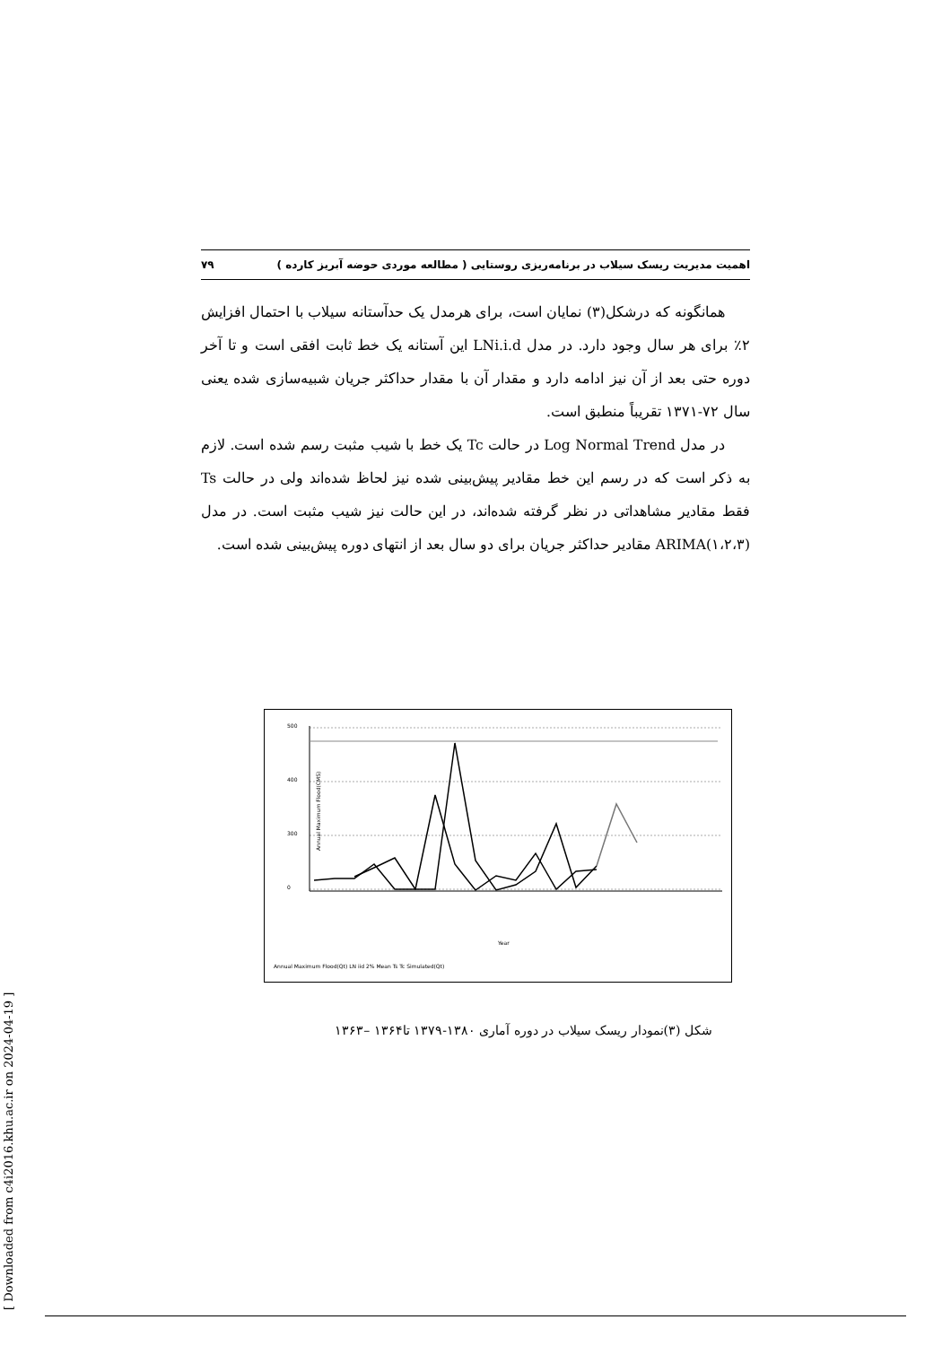اهمیت مدیریت ریسک سیلاب در برنامه‌ریزی روستایی ( مطالعه موردی حوضه آبریز کارده ) ۷۹
همانگونه که درشکل(۳) نمایان است، برای هرمدل یک حدآستانه سیلاب با احتمال افزایش ۲٪ برای هر سال وجود دارد. در مدل LNi.i.d این آستانه یک خط ثابت افقی است و تا آخر دوره حتی بعد از آن نیز ادامه دارد و مقدار آن با مقدار حداکثر جریان شبیه‌سازی شده یعنی سال ۷۲-۱۳۷۱ تقریباً منطبق است.
در مدل Log Normal Trend در حالت Tc یک خط با شیب مثبت رسم شده است. لازم به ذکر است که در رسم این خط مقادیر پیش‌بینی شده نیز لحاظ شده‌اند ولی در حالت Ts فقط مقادیر مشاهداتی در نظر گرفته شده‌اند، در این حالت نیز شیب مثبت است. در مدل ARIMA(۱،۲،۳) مقادیر حداکثر جریان برای دو سال بعد از انتهای دوره پیش‌بینی شده است.
Annual Maximum Flood(CMS)
500
400
300
0
Year
Annual Maximum Flood(Qt) LN iid 2% Mean Ts Tc Simulated(Qt)
شکل (۳)نمودار ریسک سیلاب در دوره آماری ۱۳۸۰-۱۳۷۹ تا۱۳۶۴ –۱۳۶۳
[ Downloaded from c4i2016.khu.ac.ir on 2024-04-19 ]